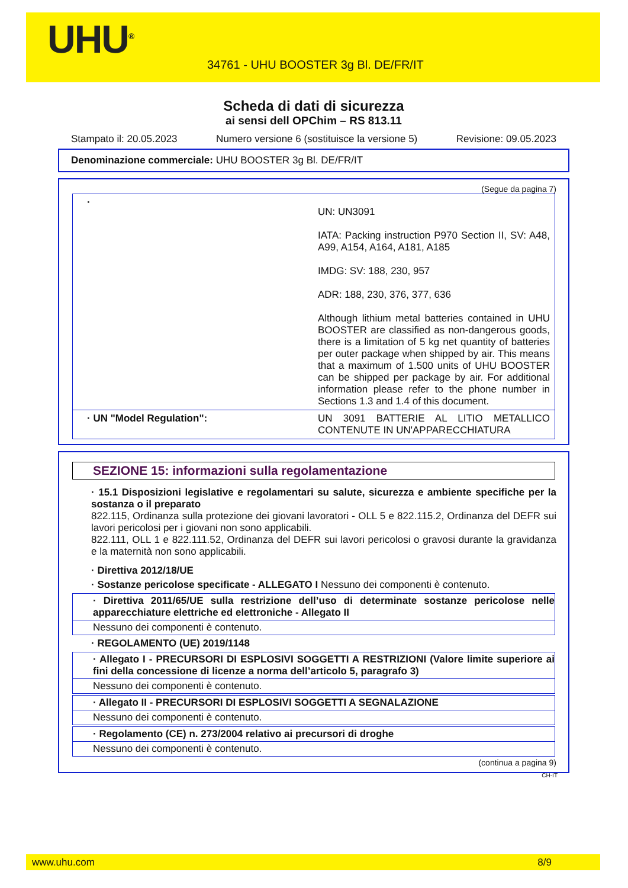UHU<sup>®</sup>
34761 - UHU BOOSTER 3g Bl. DE/FR/IT
Scheda di dati di sicurezza
ai sensi dell OPChim – RS 813.11
Stampato il: 20.05.2023 Numero versione 6 (sostituisce la versione 5) Revisione: 09.05.2023
Denominazione commerciale: UHU BOOSTER 3g Bl. DE/FR/IT
(Segue da pagina 7)
·
UN: UN3091
IATA: Packing instruction P970 Section II, SV: A48, A99, A154, A164, A181, A185
IMDG: SV: 188, 230, 957
ADR: 188, 230, 376, 377, 636
Although lithium metal batteries contained in UHU BOOSTER are classified as non-dangerous goods, there is a limitation of 5 kg net quantity of batteries per outer package when shipped by air. This means that a maximum of 1.500 units of UHU BOOSTER can be shipped per package by air. For additional information please refer to the phone number in Sections 1.3 and 1.4 of this document.
· UN "Model Regulation":
UN 3091 BATTERIE AL LITIO METALLICO CONTENUTE IN UN'APPARECCHIATURA
SEZIONE 15: informazioni sulla regolamentazione
· 15.1 Disposizioni legislative e regolamentari su salute, sicurezza e ambiente specifiche per la sostanza o il preparato
822.115, Ordinanza sulla protezione dei giovani lavoratori - OLL 5 e 822.115.2, Ordinanza del DEFR sui lavori pericolosi per i giovani non sono applicabili.
822.111, OLL 1 e 822.111.52, Ordinanza del DEFR sui lavori pericolosi o gravosi durante la gravidanza e la maternità non sono applicabili.
· Direttiva 2012/18/UE
· Sostanze pericolose specificate - ALLEGATO I Nessuno dei componenti è contenuto.
· Direttiva 2011/65/UE sulla restrizione dell’uso di determinate sostanze pericolose nelle apparecchiature elettriche ed elettroniche - Allegato II
Nessuno dei componenti è contenuto.
· REGOLAMENTO (UE) 2019/1148
· Allegato I - PRECURSORI DI ESPLOSIVI SOGGETTI A RESTRIZIONI (Valore limite superiore ai fini della concessione di licenze a norma dell’articolo 5, paragrafo 3)
Nessuno dei componenti è contenuto.
· Allegato II - PRECURSORI DI ESPLOSIVI SOGGETTI A SEGNALAZIONE
Nessuno dei componenti è contenuto.
· Regolamento (CE) n. 273/2004 relativo ai precursori di droghe
Nessuno dei componenti è contenuto.
(continua a pagina 9)
CH-IT
www.uhu.com 8/9